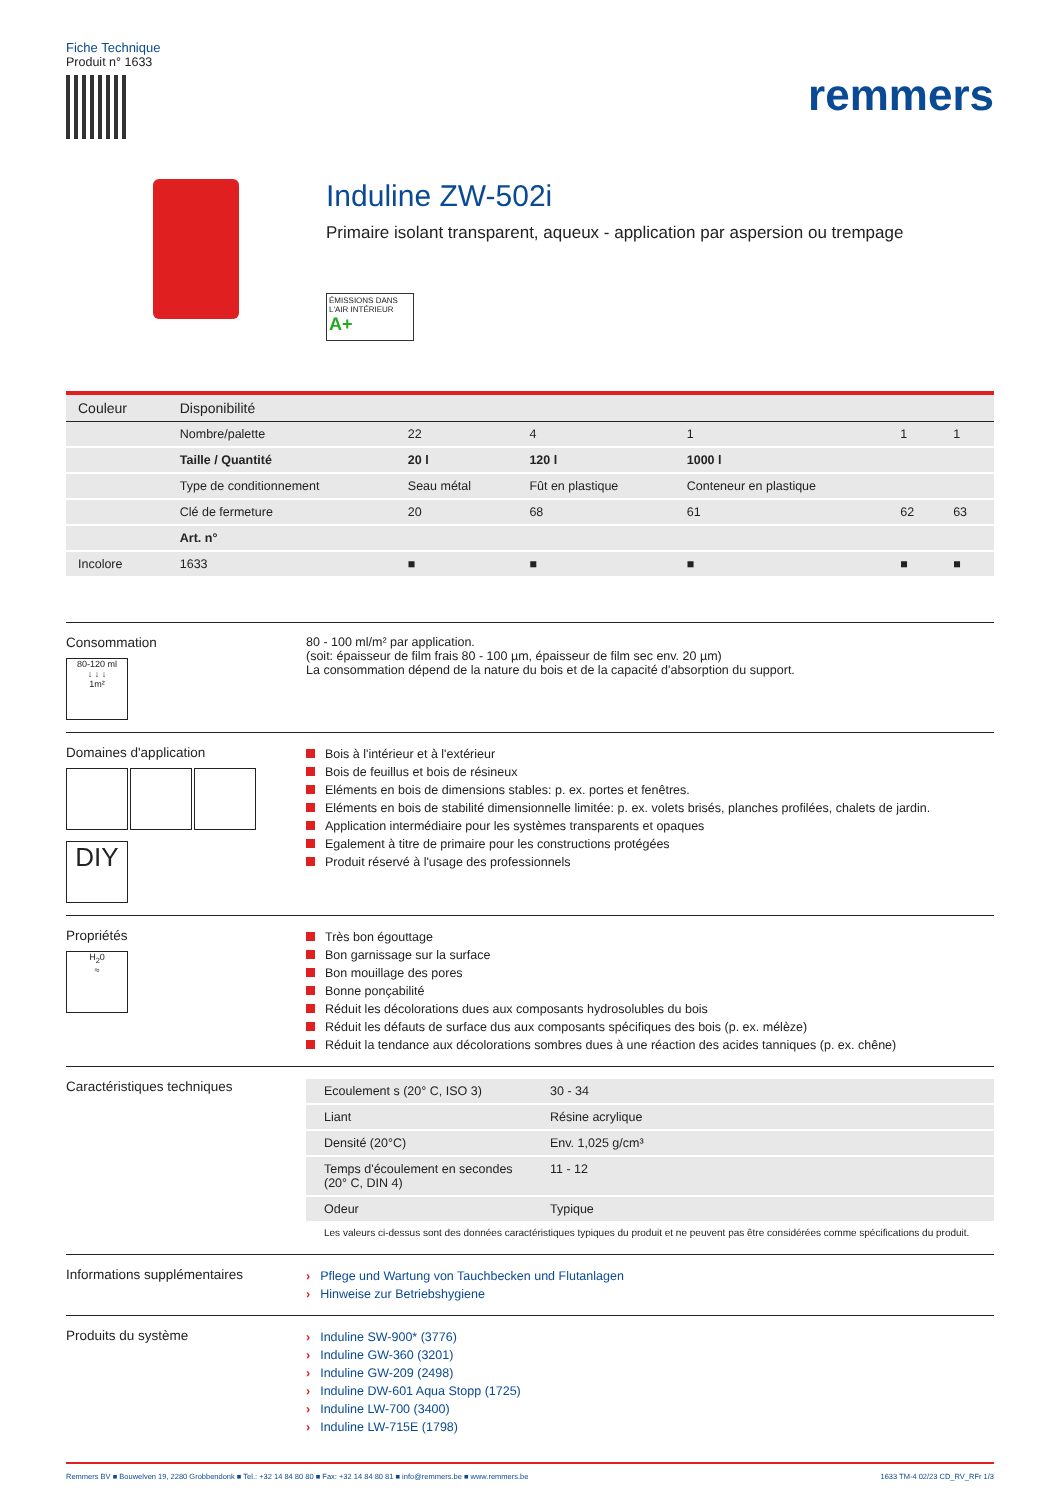Fiche Technique
Produit n° 1633
remmers
Induline ZW-502i
Primaire isolant transparent, aqueux - application par aspersion ou trempage
ÉMISSIONS DANS L'AIR INTÉRIEUR A+
| Couleur | Disponibilité | | | | | |
| --- | --- | --- | --- | --- | --- | --- |
| | Nombre/palette | 22 | 4 | 1 | 1 | 1 |
| | Taille / Quantité | 20 l | 120 l | 1000 l | | |
| | Type de conditionnement | Seau métal | Fût en plastique | Conteneur en plastique | | |
| | Clé de fermeture | 20 | 68 | 61 | 62 | 63 |
| | Art. n° | | | | | |
| Incolore | 1633 | ■ | ■ | ■ | ■ | ■ |
Consommation
80-120 ml
↓ ↓ ↓
1m²
80 - 100 ml/m² par application.
(soit: épaisseur de film frais 80 - 100 µm, épaisseur de film sec env. 20 µm)
La consommation dépend de la nature du bois et de la capacité d'absorption du support.
Domaines d'application
DIY
Bois à l'intérieur et à l'extérieur
Bois de feuillus et bois de résineux
Eléments en bois de dimensions stables: p. ex. portes et fenêtres.
Eléments en bois de stabilité dimensionnelle limitée: p. ex. volets brisés, planches profilées, chalets de jardin.
Application intermédiaire pour les systèmes transparents et opaques
Egalement à titre de primaire pour les constructions protégées
Produit réservé à l'usage des professionnels
Propriétés
H<sub>2</sub>0
≈
Très bon égouttage
Bon garnissage sur la surface
Bon mouillage des pores
Bonne ponçabilité
Réduit les décolorations dues aux composants hydrosolubles du bois
Réduit les défauts de surface dus aux composants spécifiques des bois (p. ex. mélèze)
Réduit la tendance aux décolorations sombres dues à une réaction des acides tanniques (p. ex. chêne)
Caractéristiques techniques
| Ecoulement s (20° C, ISO 3) | 30 - 34 |
| Liant | Résine acrylique |
| Densité (20°C) | Env. 1,025 g/cm³ |
| Temps d'écoulement en secondes (20° C, DIN 4) | 11 - 12 |
| Odeur | Typique |
Les valeurs ci-dessus sont des données caractéristiques typiques du produit et ne peuvent pas être considérées comme spécifications du produit.
Informations supplémentaires
› Pflege und Wartung von Tauchbecken und Flutanlagen
› Hinweise zur Betriebshygiene
Produits du système
› Induline SW-900* (3776)
› Induline GW-360 (3201)
› Induline GW-209 (2498)
› Induline DW-601 Aqua Stopp (1725)
› Induline LW-700 (3400)
› Induline LW-715E (1798)
Remmers BV ■ Bouwelven 19, 2280 Grobbendonk ■ Tel.: +32 14 84 80 80 ■ Fax: +32 14 84 80 81 ■ info@remmers.be ■ www.remmers.be 1633 TM-4 02/23 CD_RV_RFr 1/3